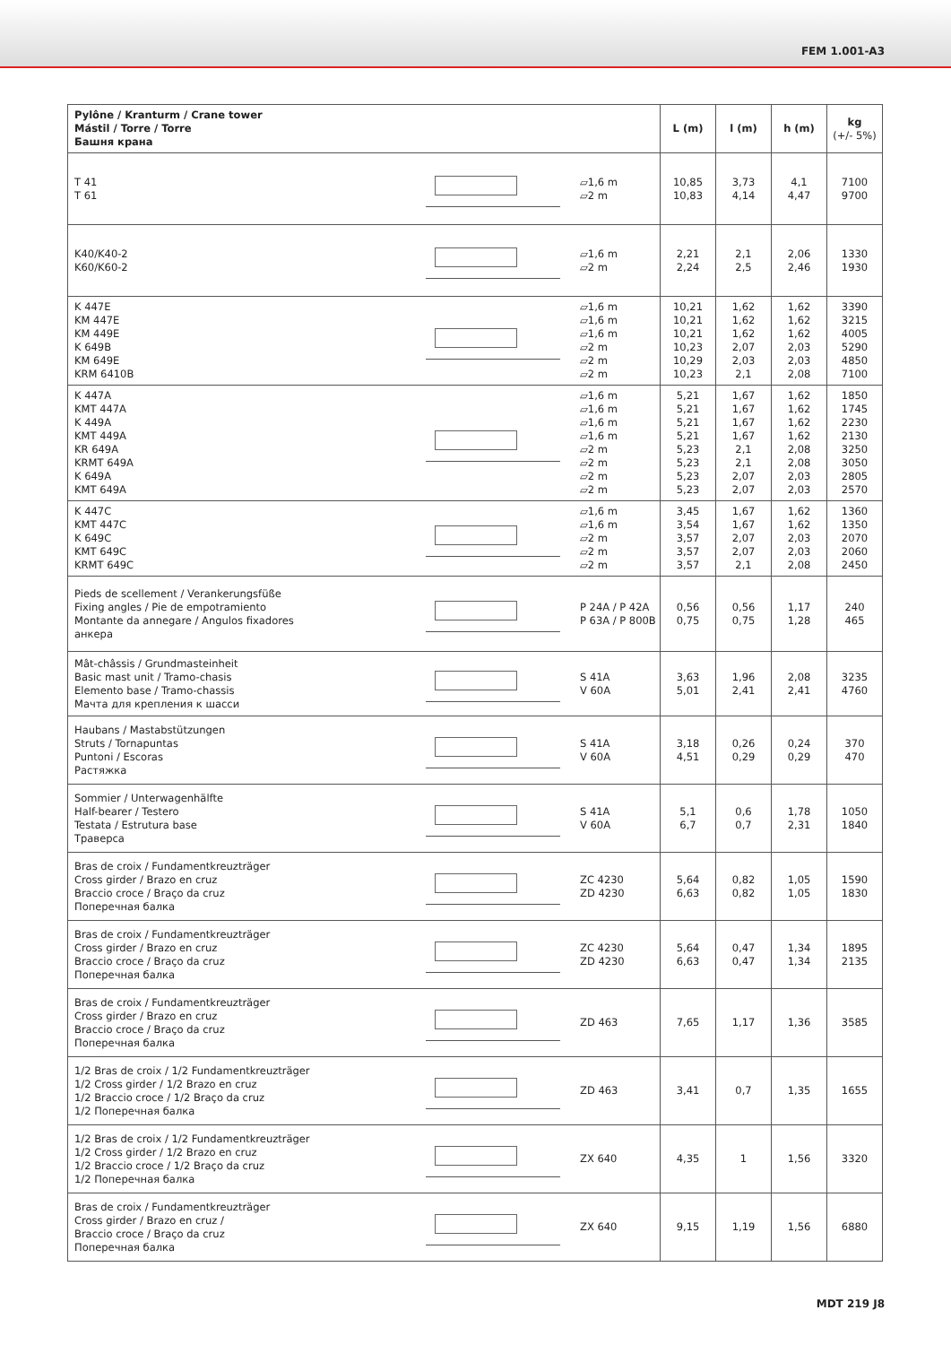FEM 1.001-A3
| Pylône / Kranturm / Crane tower Mástil / Torre / Torre Башня крана | | | L (m) | l (m) | h (m) | kg (+/- 5%) |
| --- | --- | --- | --- | --- | --- | --- |
| T 41 T 61 | | ▱1,6 m ▱2 m | 10,85 10,83 | 3,73 4,14 | 4,1 4,47 | 7100 9700 |
| K40/K40-2 K60/K60-2 | | ▱1,6 m ▱2 m | 2,21 2,24 | 2,1 2,5 | 2,06 2,46 | 1330 1930 |
| K 447E KM 447E KM 449E K 649B KM 649E KRM 6410B | | ▱1,6 m ▱1,6 m ▱1,6 m ▱2 m ▱2 m ▱2 m | 10,21 10,21 10,21 10,23 10,29 10,23 | 1,62 1,62 1,62 2,07 2,03 2,1 | 1,62 1,62 1,62 2,03 2,03 2,08 | 3390 3215 4005 5290 4850 7100 |
| K 447A KMT 447A K 449A KMT 449A KR 649A KRMT 649A K 649A KMT 649A | | ▱1,6 m ▱1,6 m ▱1,6 m ▱1,6 m ▱2 m ▱2 m ▱2 m ▱2 m | 5,21 5,21 5,21 5,21 5,23 5,23 5,23 5,23 | 1,67 1,67 1,67 1,67 2,1 2,1 2,07 2,07 | 1,62 1,62 1,62 1,62 2,08 2,08 2,03 2,03 | 1850 1745 2230 2130 3250 3050 2805 2570 |
| K 447C KMT 447C K 649C KMT 649C KRMT 649C | | ▱1,6 m ▱1,6 m ▱2 m ▱2 m ▱2 m | 3,45 3,54 3,57 3,57 3,57 | 1,67 1,67 2,07 2,07 2,1 | 1,62 1,62 2,03 2,03 2,08 | 1360 1350 2070 2060 2450 |
| Pieds de scellement / Verankerungsfüße Fixing angles / Pie de empotramiento Montante da annegare / Angulos fixadores анкера | | P 24A / P 42A P 63A / P 800B | 0,56 0,75 | 0,56 0,75 | 1,17 1,28 | 240 465 |
| Mât-châssis / Grundmasteinheit Basic mast unit / Tramo-chasis Elemento base / Tramo-chassis Мачта для крепления к шасси | | S 41A V 60A | 3,63 5,01 | 1,96 2,41 | 2,08 2,41 | 3235 4760 |
| Haubans / Mastabstützungen Struts / Tornapuntas Puntoni / Escoras Растяжка | | S 41A V 60A | 3,18 4,51 | 0,26 0,29 | 0,24 0,29 | 370 470 |
| Sommier / Unterwagenhälfte Half-bearer / Testero Testata / Estrutura base Траверса | | S 41A V 60A | 5,1 6,7 | 0,6 0,7 | 1,78 2,31 | 1050 1840 |
| Bras de croix / Fundamentkreuzträger Cross girder / Brazo en cruz Braccio croce / Braço da cruz Поперечная балка | | ZC 4230 ZD 4230 | 5,64 6,63 | 0,82 0,82 | 1,05 1,05 | 1590 1830 |
| Bras de croix / Fundamentkreuzträger Cross girder / Brazo en cruz Braccio croce / Braço da cruz Поперечная балка | | ZC 4230 ZD 4230 | 5,64 6,63 | 0,47 0,47 | 1,34 1,34 | 1895 2135 |
| Bras de croix / Fundamentkreuzträger Cross girder / Brazo en cruz Braccio croce / Braço da cruz Поперечная балка | | ZD 463 | 7,65 | 1,17 | 1,36 | 3585 |
| 1/2 Bras de croix / 1/2 Fundamentkreuzträger 1/2 Cross girder / 1/2 Brazo en cruz 1/2 Braccio croce / 1/2 Braço da cruz 1/2 Поперечная балка | | ZD 463 | 3,41 | 0,7 | 1,35 | 1655 |
| 1/2 Bras de croix / 1/2 Fundamentkreuzträger 1/2 Cross girder / 1/2 Brazo en cruz 1/2 Braccio croce / 1/2 Braço da cruz 1/2 Поперечная балка | | ZX 640 | 4,35 | 1 | 1,56 | 3320 |
| Bras de croix / Fundamentkreuzträger Cross girder / Brazo en cruz / Braccio croce / Braço da cruz Поперечная балка | | ZX 640 | 9,15 | 1,19 | 1,56 | 6880 |
MDT 219 J8